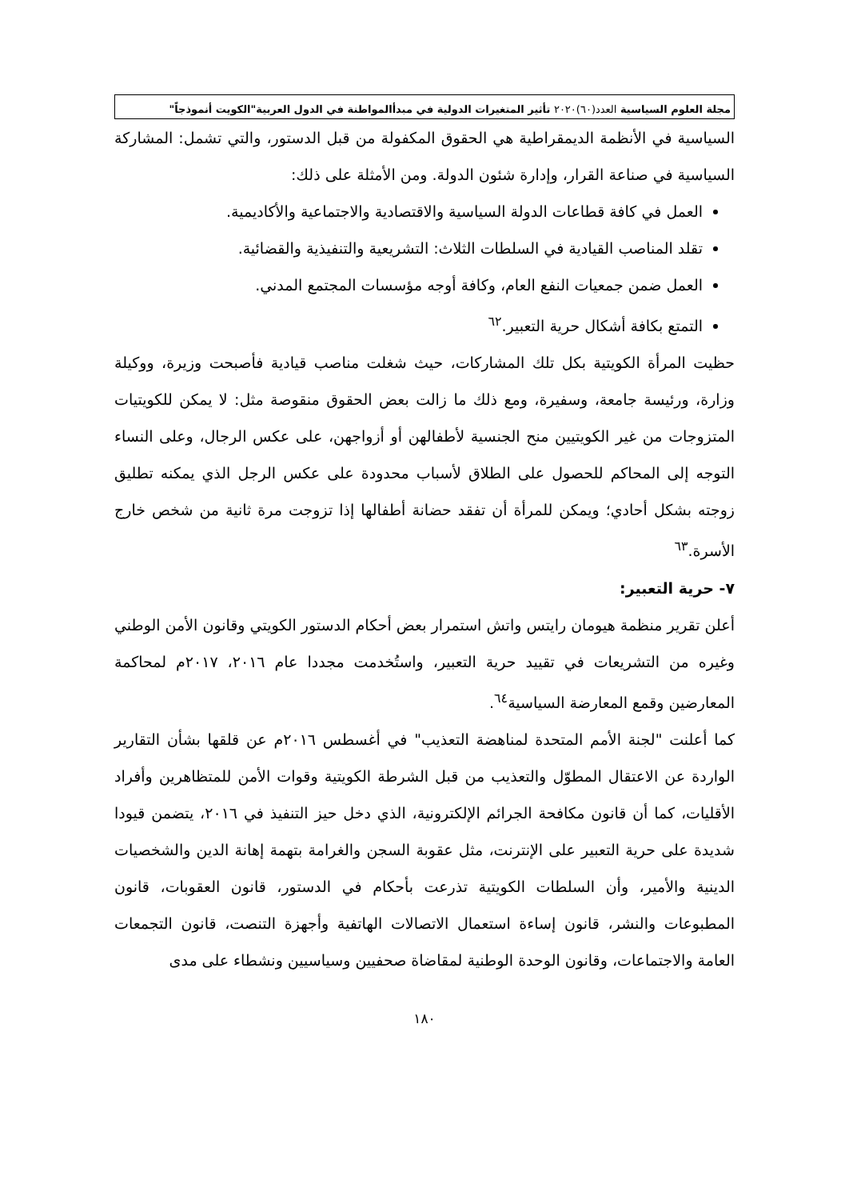مجلة العلوم السياسية العدد(٦٠)٢٠٢٠ تأثير المتغيرات الدولية في مبدأالمواطنة في الدول العربية"الكويت أنموذجاً"
السياسية في الأنظمة الديمقراطية هي الحقوق المكفولة من قبل الدستور، والتي تشمل: المشاركة السياسية في صناعة القرار، وإدارة شئون الدولة. ومن الأمثلة على ذلك:
العمل في كافة قطاعات الدولة السياسية والاقتصادية والاجتماعية والأكاديمية.
تقلد المناصب القيادية في السلطات الثلاث: التشريعية والتنفيذية والقضائية.
العمل ضمن جمعيات النفع العام، وكافة أوجه مؤسسات المجتمع المدني.
التمتع بكافة أشكال حرية التعبير.<sup>٦٢</sup>
حظيت المرأة الكويتية بكل تلك المشاركات، حيث شغلت مناصب قيادية فأصبحت وزيرة، ووكيلة وزارة، ورئيسة جامعة، وسفيرة، ومع ذلك ما زالت بعض الحقوق منقوصة مثل: لا يمكن للكويتيات المتزوجات من غير الكويتيين منح الجنسية لأطفالهن أو أزواجهن، على عكس الرجال، وعلى النساء التوجه إلى المحاكم للحصول على الطلاق لأسباب محدودة على عكس الرجل الذي يمكنه تطليق زوجته بشكل أحادي؛ ويمكن للمرأة أن تفقد حضانة أطفالها إذا تزوجت مرة ثانية من شخص خارج الأسرة.<sup>٦٣</sup>
٧- حرية التعبير:
أعلن تقرير منظمة هيومان رايتس واتش استمرار بعض أحكام الدستور الكويتي وقانون الأمن الوطني وغيره من التشريعات في تقييد حرية التعبير، واستُخدمت مجددا عام ٢٠١٦، ٢٠١٧م لمحاكمة المعارضين وقمع المعارضة السياسية<sup>٦٤</sup>.
كما أعلنت "لجنة الأمم المتحدة لمناهضة التعذيب" في أغسطس ٢٠١٦م عن قلقها بشأن التقارير الواردة عن الاعتقال المطوّل والتعذيب من قبل الشرطة الكويتية وقوات الأمن للمتظاهرين وأفراد الأقليات، كما أن قانون مكافحة الجرائم الإلكترونية، الذي دخل حيز التنفيذ في ٢٠١٦، يتضمن قيودا شديدة على حرية التعبير على الإنترنت، مثل عقوبة السجن والغرامة بتهمة إهانة الدين والشخصيات الدينية والأمير، وأن السلطات الكويتية تذرعت بأحكام في الدستور، قانون العقوبات، قانون المطبوعات والنشر، قانون إساءة استعمال الاتصالات الهاتفية وأجهزة التنصت، قانون التجمعات العامة والاجتماعات، وقانون الوحدة الوطنية لمقاضاة صحفيين وسياسيين ونشطاء على مدى
١٨٠